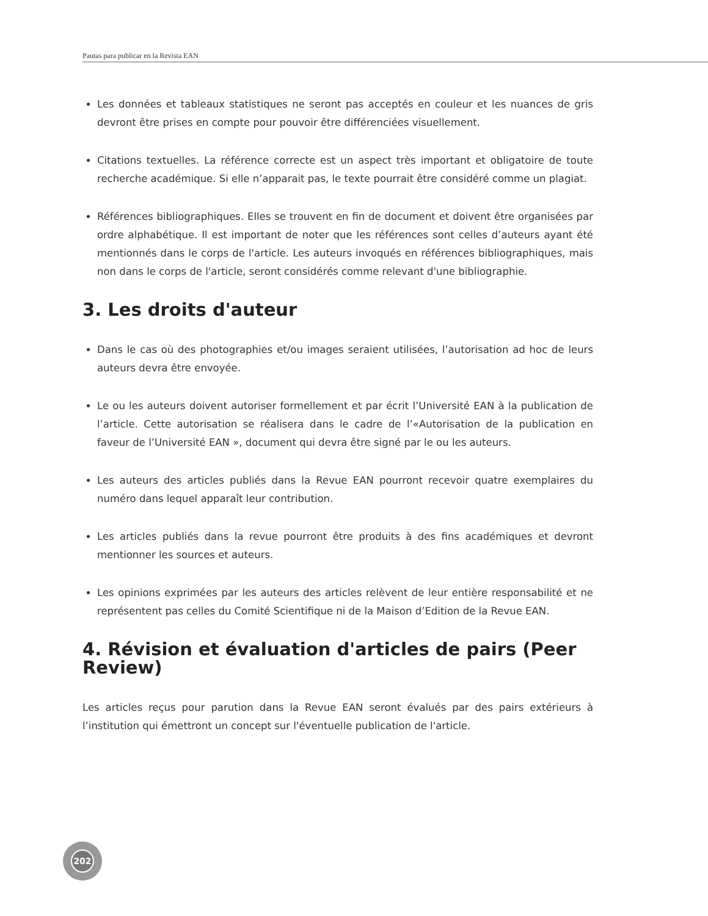Pautas para publicar en la Revista EAN
Les données et tableaux statistiques ne seront pas acceptés en couleur et les nuances de gris devront être prises en compte pour pouvoir être différenciées visuellement.
Citations textuelles. La référence correcte est un aspect très important et obligatoire de toute recherche académique. Si elle n’apparait pas, le texte pourrait être considéré comme un plagiat.
Références bibliographiques. Elles se trouvent en fin de document et doivent être organisées par ordre alphabétique. Il est important de noter que les références sont celles d’auteurs ayant été mentionnés dans le corps de l'article. Les auteurs invoqués en références bibliographiques, mais non dans le corps de l'article, seront considérés comme relevant d'une bibliographie.
3. Les droits d'auteur
Dans le cas où des photographies et/ou images seraient utilisées, l’autorisation ad hoc de leurs auteurs devra être envoyée.
Le ou les auteurs doivent autoriser formellement et par écrit l’Université EAN à la publication de l’article. Cette autorisation se réalisera dans le cadre de l’«Autorisation de la publication en faveur de l’Université EAN », document qui devra être signé par le ou les auteurs.
Les auteurs des articles publiés dans la Revue EAN pourront recevoir quatre exemplaires du numéro dans lequel apparaît leur contribution.
Les articles publiés dans la revue pourront être produits à des fins académiques et devront mentionner les sources et auteurs.
Les opinions exprimées par les auteurs des articles relèvent de leur entière responsabilité et ne représentent pas celles du Comité Scientifique ni de la Maison d’Edition de la Revue EAN.
4. Révision et évaluation d'articles de pairs (Peer Review)
Les articles reçus pour parution dans la Revue EAN seront évalués par des pairs extérieurs à l’institution qui émettront un concept sur l'éventuelle publication de l'article.
202